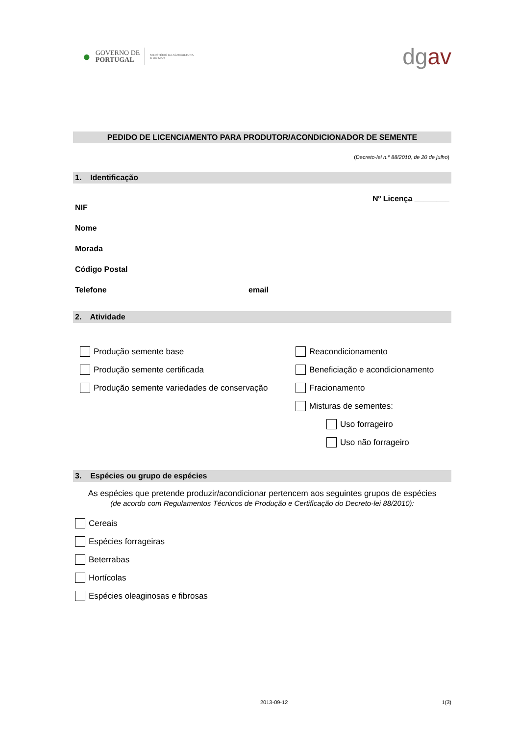●
GOVERNO DE
PORTUGAL
MINISTÉRIO DA AGRICULTURA
E DO MAR
dgav
PEDIDO DE LICENCIAMENTO PARA PRODUTOR/ACONDICIONADOR DE SEMENTE
(Decreto-lei n.º 88/2010, de 20 de julho)
1. Identificação
Nº Licença ________
NIF
Nome
Morada
Código Postal
Telefone email
2. Atividade
Produção semente base
Produção semente certificada
Produção semente variedades de conservação
Reacondicionamento
Beneficiação e acondicionamento
Fracionamento
Misturas de sementes:
Uso forrageiro
Uso não forrageiro
3. Espécies ou grupo de espécies
As espécies que pretende produzir/acondicionar pertencem aos seguintes grupos de espécies
(de acordo com Regulamentos Técnicos de Produção e Certificação do Decreto-lei 88/2010):
Cereais
Espécies forrageiras
Beterrabas
Hortícolas
Espécies oleaginosas e fibrosas
2013-09-12 1(3)